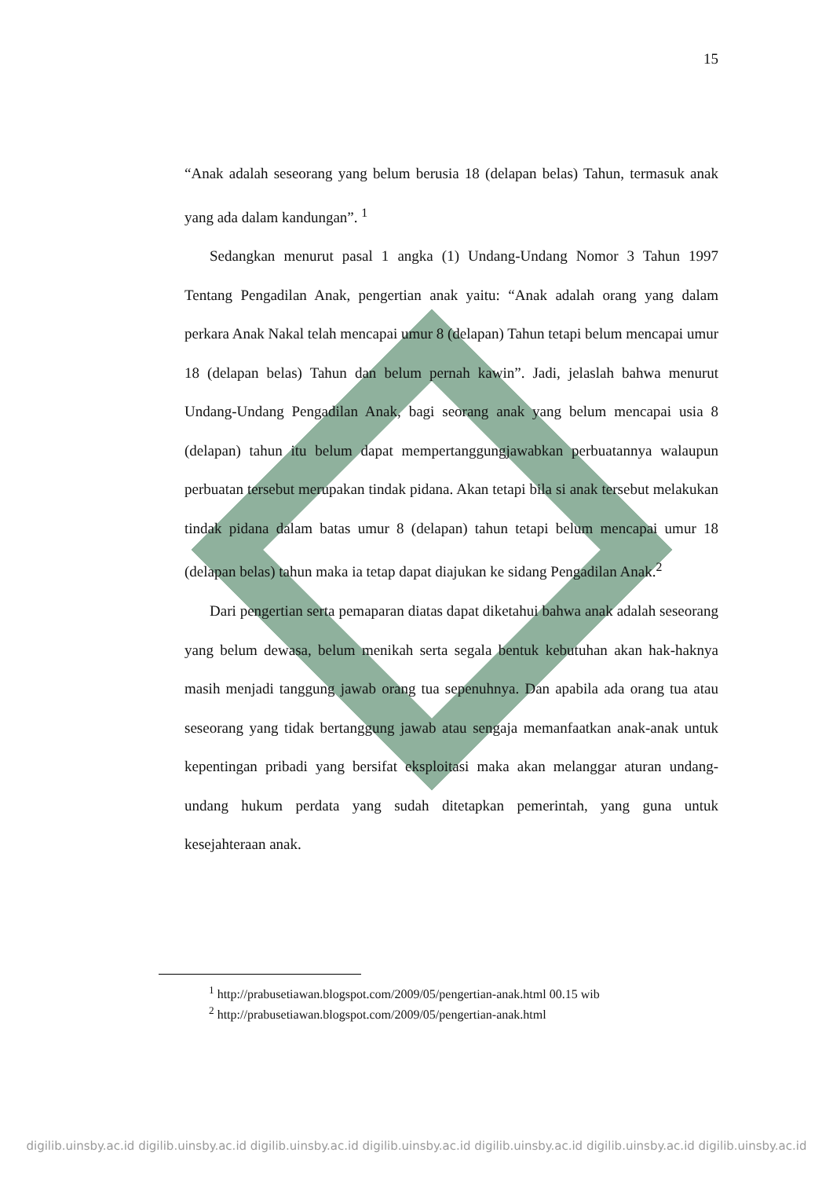15
“Anak adalah seseorang yang belum berusia 18 (delapan belas) Tahun, termasuk anak yang ada dalam kandungan”. <sup>1</sup>
Sedangkan menurut pasal 1 angka (1) Undang-Undang Nomor 3 Tahun 1997 Tentang Pengadilan Anak, pengertian anak yaitu: “Anak adalah orang yang dalam perkara Anak Nakal telah mencapai umur 8 (delapan) Tahun tetapi belum mencapai umur 18 (delapan belas) Tahun dan belum pernah kawin”. Jadi, jelaslah bahwa menurut Undang-Undang Pengadilan Anak, bagi seorang anak yang belum mencapai usia 8 (delapan) tahun itu belum dapat mempertanggungjawabkan perbuatannya walaupun perbuatan tersebut merupakan tindak pidana. Akan tetapi bila si anak tersebut melakukan tindak pidana dalam batas umur 8 (delapan) tahun tetapi belum mencapai umur 18 (delapan belas) tahun maka ia tetap dapat diajukan ke sidang Pengadilan Anak.<sup>2</sup>
Dari pengertian serta pemaparan diatas dapat diketahui bahwa anak adalah seseorang yang belum dewasa, belum menikah serta segala bentuk kebutuhan akan hak-haknya masih menjadi tanggung jawab orang tua sepenuhnya. Dan apabila ada orang tua atau seseorang yang tidak bertanggung jawab atau sengaja memanfaatkan anak-anak untuk kepentingan pribadi yang bersifat eksploitasi maka akan melanggar aturan undang-undang hukum perdata yang sudah ditetapkan pemerintah, yang guna untuk kesejahteraan anak.
<sup>1</sup> http://prabusetiawan.blogspot.com/2009/05/pengertian-anak.html 00.15 wib
<sup>2</sup> http://prabusetiawan.blogspot.com/2009/05/pengertian-anak.html
digilib.uinsby.ac.id digilib.uinsby.ac.id digilib.uinsby.ac.id digilib.uinsby.ac.id digilib.uinsby.ac.id digilib.uinsby.ac.id digilib.uinsby.ac.id